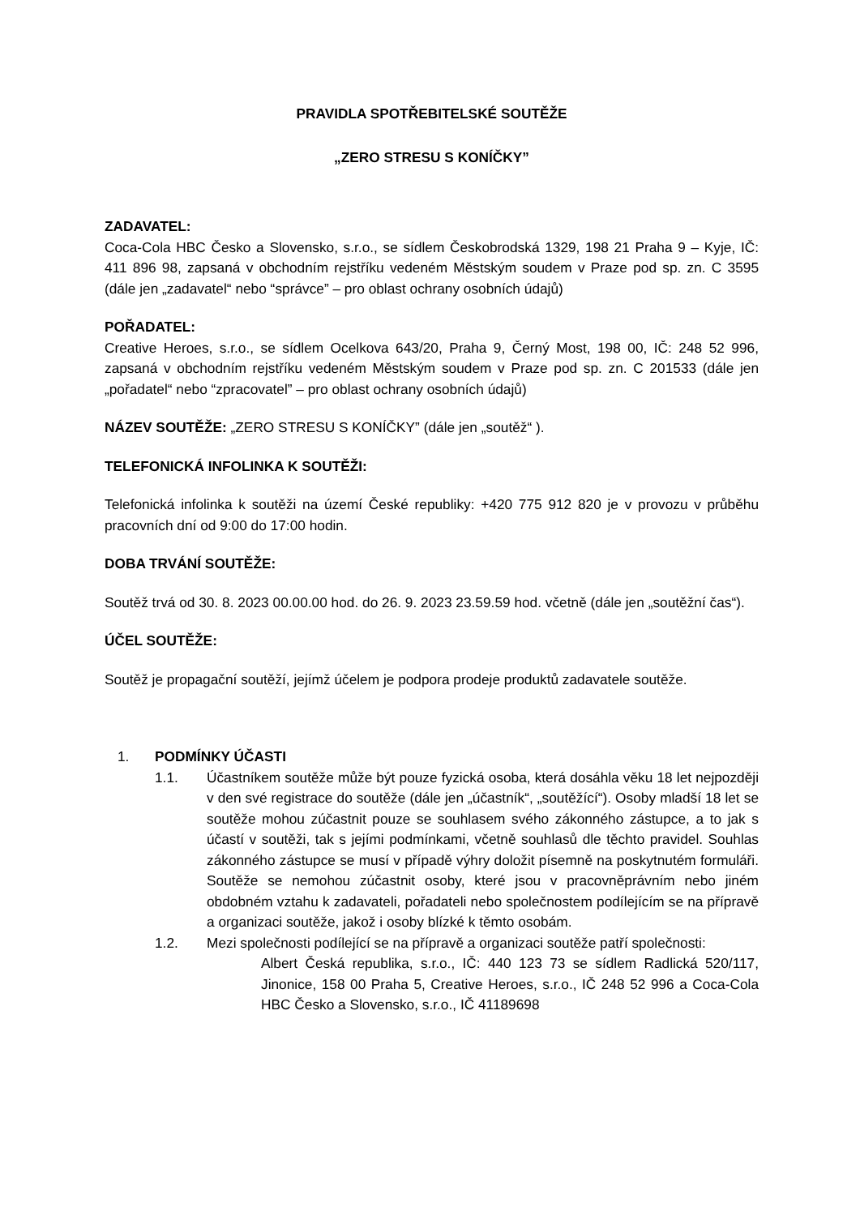PRAVIDLA SPOTŘEBITELSKÉ SOUTĚŽE
„ZERO STRESU S KONÍČKY”
ZADAVATEL:
Coca-Cola HBC Česko a Slovensko, s.r.o., se sídlem Českobrodská 1329, 198 21 Praha 9 – Kyje, IČ: 411 896 98, zapsaná v obchodním rejstříku vedeném Městským soudem v Praze pod sp. zn. C 3595 (dále jen „zadavatel“ nebo “správce” – pro oblast ochrany osobních údajů)
POŘADATEL:
Creative Heroes, s.r.o., se sídlem Ocelkova 643/20, Praha 9, Černý Most, 198 00, IČ: 248 52 996, zapsaná v obchodním rejstříku vedeném Městským soudem v Praze pod sp. zn. C 201533 (dále jen „pořadatel“ nebo “zpracovatel” – pro oblast ochrany osobních údajů)
NÁZEV SOUTĚŽE: „ZERO STRESU S KONÍČKY” (dále jen „soutěž“ ).
TELEFONICKÁ INFOLINKA K SOUTĚŽI:
Telefonická infolinka k soutěži na území České republiky: +420 775 912 820 je v provozu v průběhu pracovních dní od 9:00 do 17:00 hodin.
DOBA TRVÁNÍ SOUTĚŽE:
Soutěž trvá od 30. 8. 2023 00.00.00 hod. do 26. 9. 2023 23.59.59 hod. včetně (dále jen „soutěžní čas“).
ÚČEL SOUTĚŽE:
Soutěž je propagační soutěží, jejímž účelem je podpora prodeje produktů zadavatele soutěže.
1. PODMÍNKY ÚČASTI
1.1. Účastníkem soutěže může být pouze fyzická osoba, která dosáhla věku 18 let nejpozději v den své registrace do soutěže (dále jen „účastník“, „soutěžící“). Osoby mladší 18 let se soutěže mohou zúčastnit pouze se souhlasem svého zákonného zástupce, a to jak s účastí v soutěži, tak s jejími podmínkami, včetně souhlasů dle těchto pravidel. Souhlas zákonného zástupce se musí v případě výhry doložit písemně na poskytnutém formuláři. Soutěže se nemohou zúčastnit osoby, které jsou v pracovněprávním nebo jiném obdobném vztahu k zadavateli, pořadateli nebo společnostem podílejícím se na přípravě a organizaci soutěže, jakož i osoby blízké k těmto osobám.
1.2. Mezi společnosti podílející se na přípravě a organizaci soutěže patří společnosti:
Albert Česká republika, s.r.o., IČ: 440 123 73 se sídlem Radlická 520/117, Jinonice, 158 00 Praha 5, Creative Heroes, s.r.o., IČ 248 52 996 a Coca-Cola HBC Česko a Slovensko, s.r.o., IČ 41189698